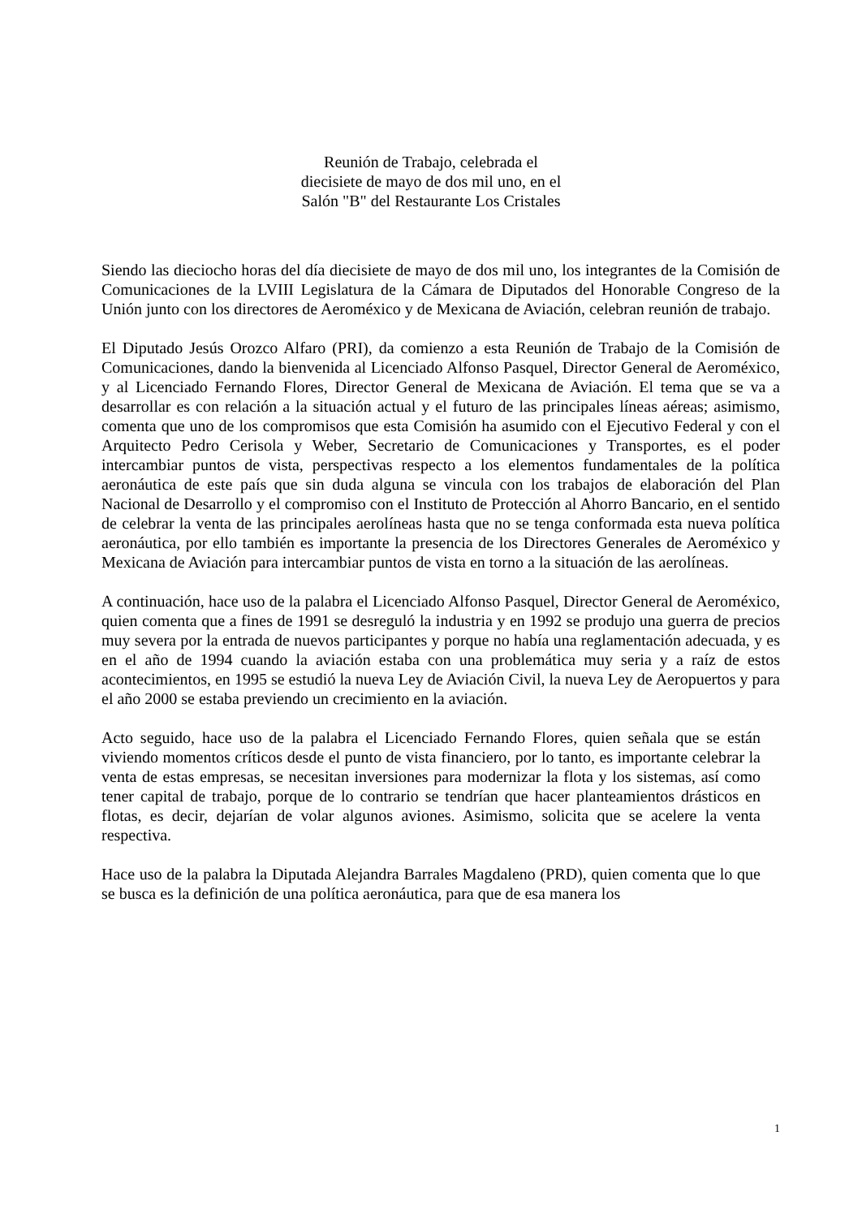Reunión de Trabajo, celebrada el
diecisiete de mayo de dos mil uno, en el
Salón "B" del Restaurante Los Cristales
Siendo las dieciocho horas del día diecisiete de mayo de dos mil uno, los integrantes de la Comisión de Comunicaciones de la LVIII Legislatura de la Cámara de Diputados del Honorable Congreso de la Unión junto con los directores de Aeroméxico y de Mexicana de Aviación, celebran reunión de trabajo.
El Diputado Jesús Orozco Alfaro (PRI), da comienzo a esta Reunión de Trabajo de la Comisión de Comunicaciones, dando la bienvenida al Licenciado Alfonso Pasquel, Director General de Aeroméxico, y al Licenciado Fernando Flores, Director General de Mexicana de Aviación. El tema que se va a desarrollar es con relación a la situación actual y el futuro de las principales líneas aéreas; asimismo, comenta que uno de los compromisos que esta Comisión ha asumido con el Ejecutivo Federal y con el Arquitecto Pedro Cerisola y Weber, Secretario de Comunicaciones y Transportes, es el poder intercambiar puntos de vista, perspectivas respecto a los elementos fundamentales de la política aeronáutica de este país que sin duda alguna se vincula con los trabajos de elaboración del Plan Nacional de Desarrollo y el compromiso con el Instituto de Protección al Ahorro Bancario, en el sentido de celebrar la venta de las principales aerolíneas hasta que no se tenga conformada esta nueva política aeronáutica, por ello también es importante la presencia de los Directores Generales de Aeroméxico y Mexicana de Aviación para intercambiar puntos de vista en torno a la situación de las aerolíneas.
A continuación, hace uso de la palabra el Licenciado Alfonso Pasquel, Director General de Aeroméxico, quien comenta que a fines de 1991 se desreguló la industria y en 1992 se produjo una guerra de precios muy severa por la entrada de nuevos participantes y porque no había una reglamentación adecuada, y es en el año de 1994 cuando la aviación estaba con una problemática muy seria y a raíz de estos acontecimientos, en 1995 se estudió la nueva Ley de Aviación Civil, la nueva Ley de Aeropuertos y para el año 2000 se estaba previendo un crecimiento en la aviación.
Acto seguido, hace uso de la palabra el Licenciado Fernando Flores, quien señala que se están viviendo momentos críticos desde el punto de vista financiero, por lo tanto, es importante celebrar la venta de estas empresas, se necesitan inversiones para modernizar la flota y los sistemas, así como tener capital de trabajo, porque de lo contrario se tendrían que hacer planteamientos drásticos en flotas, es decir, dejarían de volar algunos aviones. Asimismo, solicita que se acelere la venta respectiva.
Hace uso de la palabra la Diputada Alejandra Barrales Magdaleno (PRD), quien comenta que lo que se busca es la definición de una política aeronáutica, para que de esa manera los
1